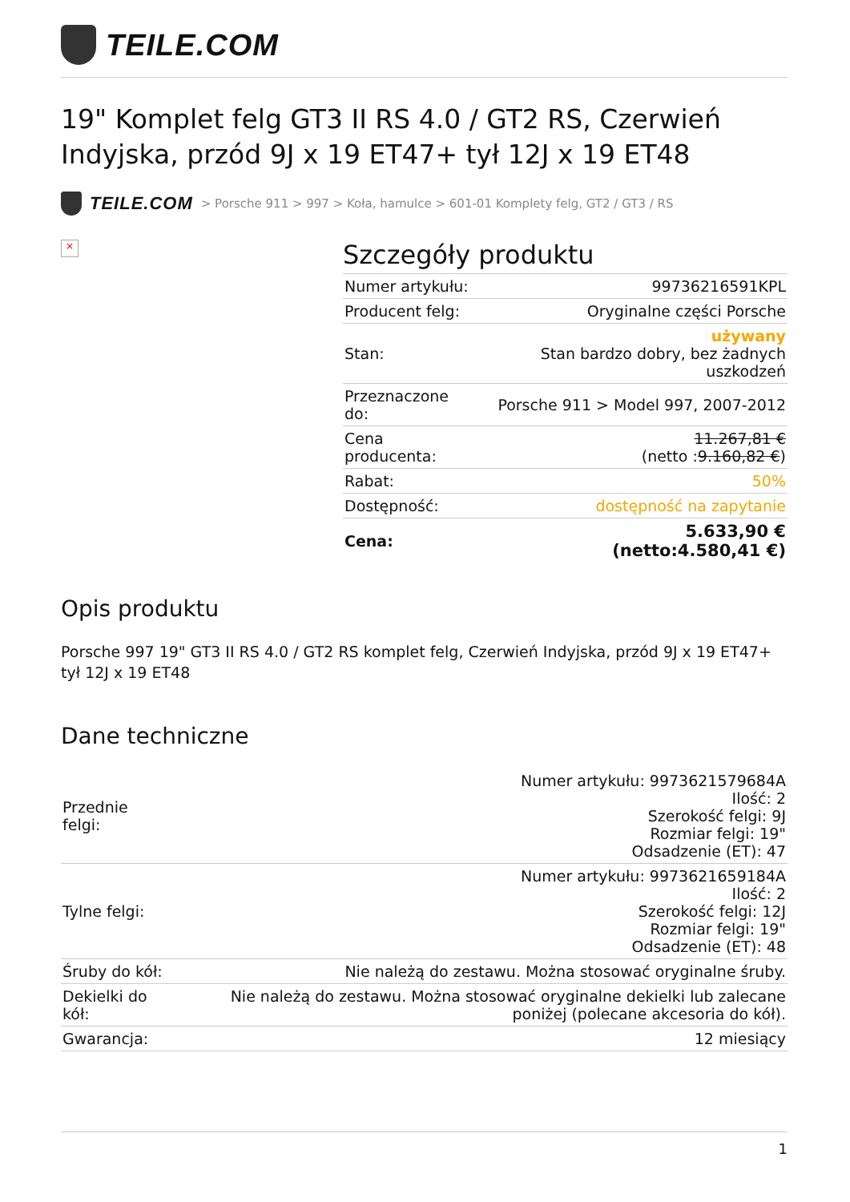TEILE.COM
19" Komplet felg GT3 II RS 4.0 / GT2 RS, Czerwień Indyjska, przód 9J x 19 ET47+ tył 12J x 19 ET48
TEILE.COM > Porsche 911 > 997 > Koła, hamulce > 601-01 Komplety felg, GT2 / GT3 / RS
×
Szczegóły produktu
| Numer artykułu: | 99736216591KPL |
| Producent felg: | Oryginalne części Porsche |
| Stan: | używany Stan bardzo dobry, bez żadnych uszkodzeń |
| Przeznaczone do: | Porsche 911 > Model 997, 2007-2012 |
| Cena producenta: | 11.267,81 € (netto : 9.160,82 € ) |
| Rabat: | 50% |
| Dostępność: | dostępność na zapytanie |
| Cena: | 5.633,90 € (netto:4.580,41 €) |
Opis produktu
Porsche 997 19" GT3 II RS 4.0 / GT2 RS komplet felg, Czerwień Indyjska, przód 9J x 19 ET47+ tył 12J x 19 ET48
Dane techniczne
| Przednie felgi: | Numer artykułu: 9973621579684A Ilość: 2 Szerokość felgi: 9J Rozmiar felgi: 19" Odsadzenie (ET): 47 |
| Tylne felgi: | Numer artykułu: 9973621659184A Ilość: 2 Szerokość felgi: 12J Rozmiar felgi: 19" Odsadzenie (ET): 48 |
| Śruby do kół: | Nie należą do zestawu. Można stosować oryginalne śruby. |
| Dekielki do kół: | Nie należą do zestawu. Można stosować oryginalne dekielki lub zalecane poniżej (polecane akcesoria do kół). |
| Gwarancja: | 12 miesiący |
1